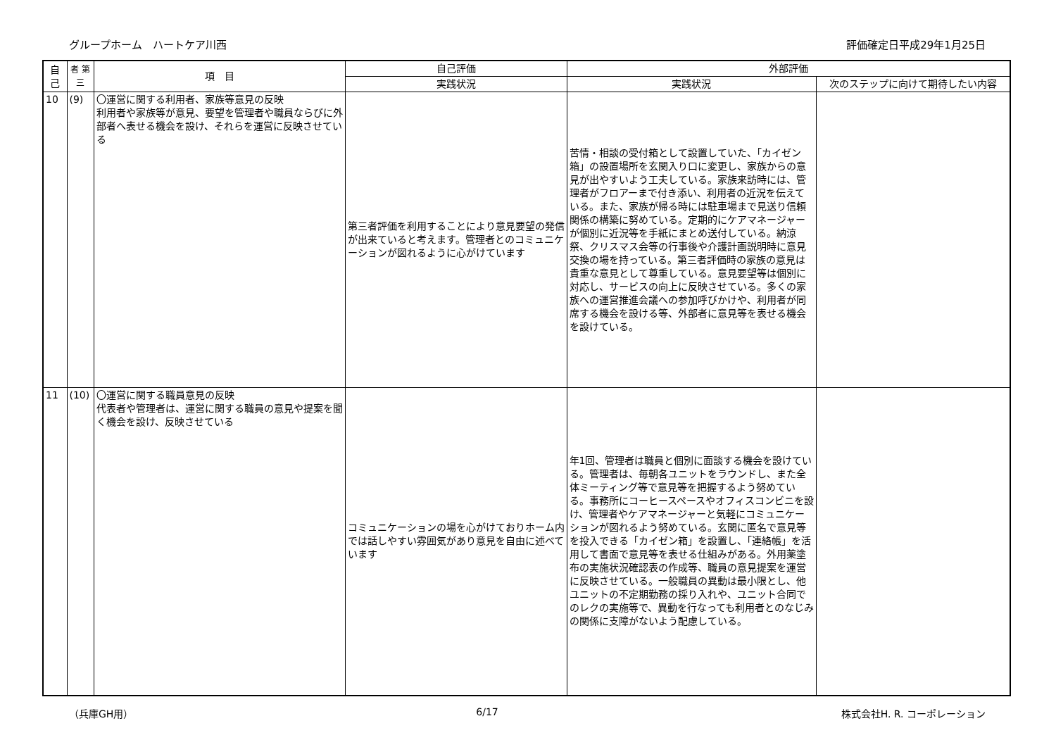グループホーム　ハートケア川西 評価確定日平成29年1月25日
| 自 己 | 者 第 三 | 項 目 | 自己評価 | 外部評価 | |
| --- | --- | --- | --- | --- | --- |
| | | | 実践状況 | 実践状況 | 次のステップに向けて期待したい内容 |
| 10 | (9) | 〇運営に関する利用者、家族等意見の反映 利用者や家族等が意見、要望を管理者や職員ならびに外部者へ表せる機会を設け、それらを運営に反映させている | 第三者評価を利用することにより意見要望の発信が出来ていると考えます。管理者とのコミュニケーションが図れるように心がけています | 苦情・相談の受付箱として設置していた、「カイゼン箱」の設置場所を玄関入り口に変更し、家族からの意見が出やすいよう工夫している。家族来訪時には、管理者がフロアーまで付き添い、利用者の近況を伝えている。また、家族が帰る時には駐車場まで見送り信頼関係の構築に努めている。定期的にケアマネージャーが個別に近況等を手紙にまとめ送付している。納涼祭、クリスマス会等の行事後や介護計画説明時に意見交換の場を持っている。第三者評価時の家族の意見は貴重な意見として尊重している。意見要望等は個別に対応し、サービスの向上に反映させている。多くの家族への運営推進会議への参加呼びかけや、利用者が同席する機会を設ける等、外部者に意見等を表せる機会を設けている。 | |
| 11 | (10) | 〇運営に関する職員意見の反映 代表者や管理者は、運営に関する職員の意見や提案を聞く機会を設け、反映させている | コミュニケーションの場を心がけておりホーム内では話しやすい雰囲気があり意見を自由に述べています | 年1回、管理者は職員と個別に面談する機会を設けている。管理者は、毎朝各ユニットをラウンドし、また全体ミーティング等で意見等を把握するよう努めている。事務所にコーヒースペースやオフィスコンビニを設け、管理者やケアマネージャーと気軽にコミュニケーションが図れるよう努めている。玄関に匿名で意見等を投入できる「カイゼン箱」を設置し、「連絡帳」を活用して書面で意見等を表せる仕組みがある。外用薬塗布の実施状況確認表の作成等、職員の意見提案を運営に反映させている。一般職員の異動は最小限とし、他ユニットの不定期勤務の採り入れや、ユニット合同でのレクの実施等で、異動を行なっても利用者とのなじみの関係に支障がないよう配慮している。 | |
（兵庫GH用） 6/17 株式会社H. R. コーポレーション